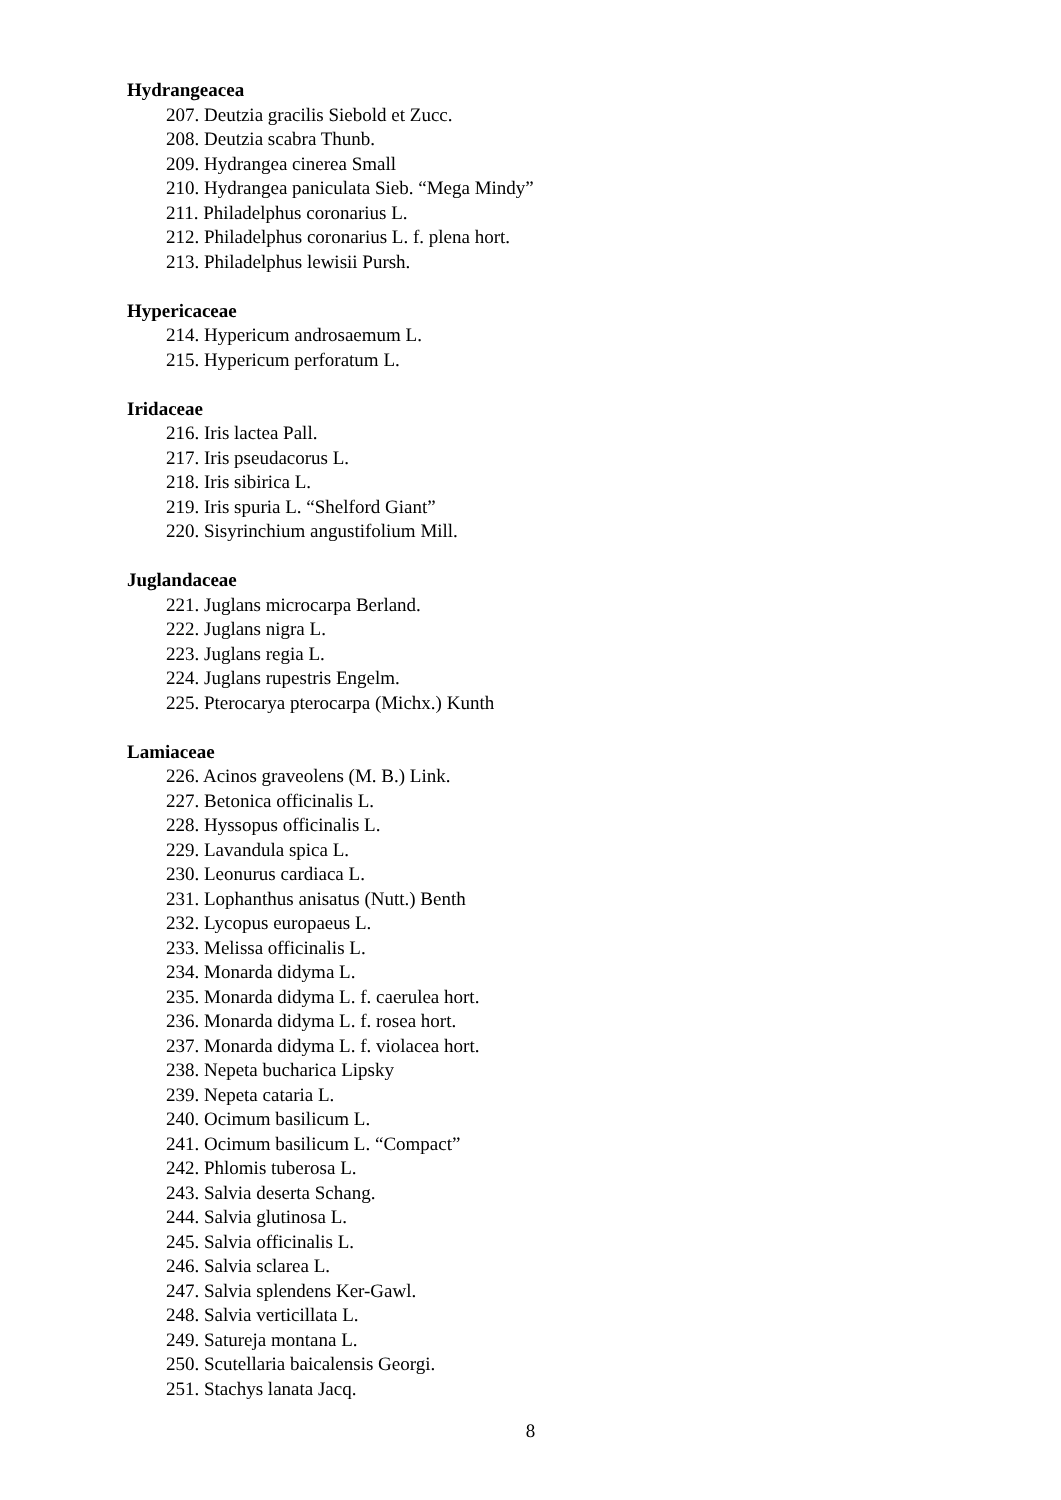Hydrangeacea
207. Deutzia gracilis Siebold et Zucc.
208. Deutzia scabra Thunb.
209. Hydrangea cinerea Small
210. Hydrangea paniculata Sieb. “Mega Mindy”
211. Philadelphus coronarius L.
212. Philadelphus coronarius L. f. plena hort.
213. Philadelphus lewisii Pursh.
Hypericaceae
214. Hypericum androsaemum L.
215. Hypericum perforatum L.
Iridaceae
216. Iris lactea Pall.
217. Iris pseudacorus L.
218. Iris sibirica L.
219. Iris spuria L. “Shelford Giant”
220. Sisyrinchium angustifolium Mill.
Juglandaceae
221. Juglans microcarpa Berland.
222. Juglans nigra L.
223. Juglans regia L.
224. Juglans rupestris Engelm.
225. Pterocarya pterocarpa (Michx.) Kunth
Lamiaceae
226. Acinos graveolens (M. B.) Link.
227. Betonica officinalis L.
228. Hyssopus officinalis L.
229. Lavandula spica L.
230. Leonurus cardiaca L.
231. Lophanthus anisatus (Nutt.) Benth
232. Lycopus europaeus L.
233. Melissa officinalis L.
234. Monarda didyma L.
235. Monarda didyma L. f. caerulea hort.
236. Monarda didyma L. f. rosea hort.
237. Monarda didyma L. f. violacea hort.
238. Nepeta bucharica Lipsky
239. Nepeta cataria L.
240. Ocimum basilicum L.
241. Ocimum basilicum L. “Compact”
242. Phlomis tuberosa L.
243. Salvia deserta Schang.
244. Salvia glutinosa L.
245. Salvia officinalis L.
246. Salvia sclarea L.
247. Salvia splendens Ker-Gawl.
248. Salvia verticillata L.
249. Satureja montana L.
250. Scutellaria baicalensis Georgi.
251. Stachys lanata Jacq.
8